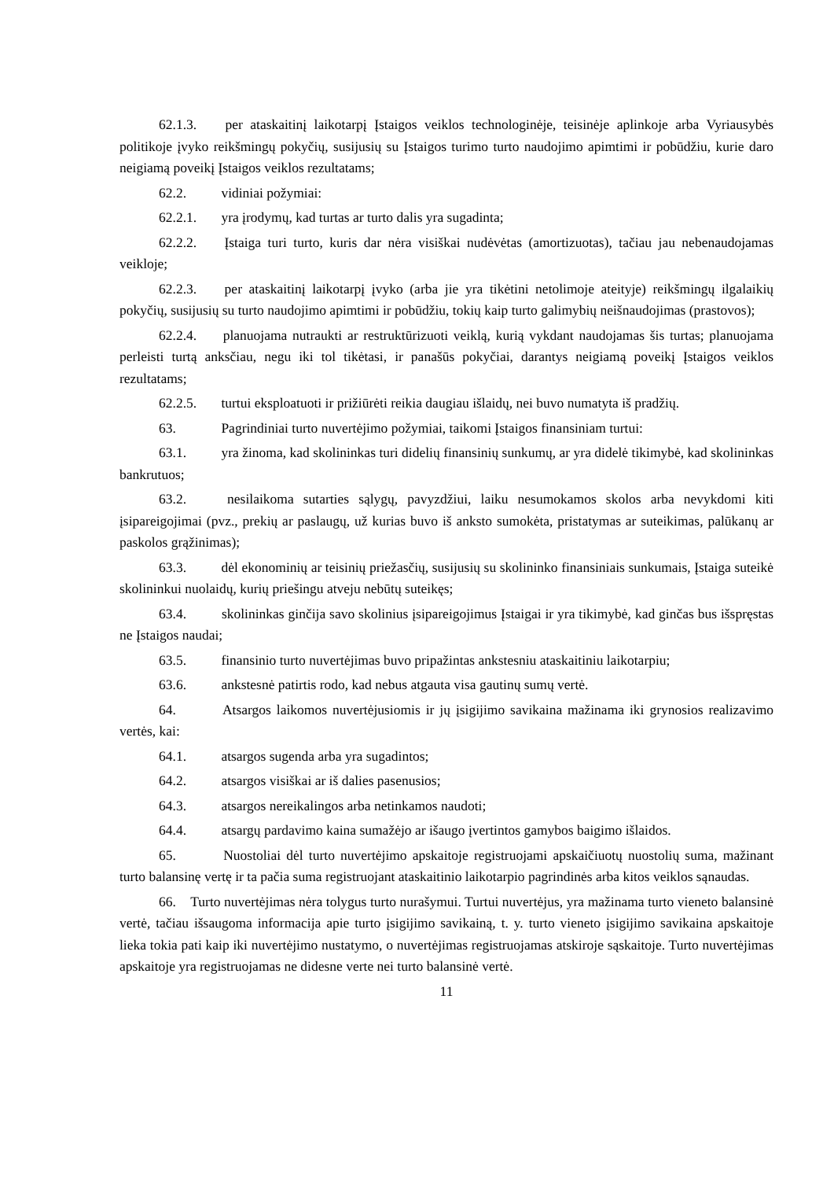62.1.3. per ataskaitinį laikotarpį Įstaigos veiklos technologinėje, teisinėje aplinkoje arba Vyriausybės politikoje įvyko reikšmingų pokyčių, susijusių su Įstaigos turimo turto naudojimo apimtimi ir pobūdžiu, kurie daro neigiamą poveikį Įstaigos veiklos rezultatams;
62.2. vidiniai požymiai:
62.2.1. yra įrodymų, kad turtas ar turto dalis yra sugadinta;
62.2.2. Įstaiga turi turto, kuris dar nėra visiškai nudėvėtas (amortizuotas), tačiau jau nebenaudojamas veikloje;
62.2.3. per ataskaitinį laikotarpį įvyko (arba jie yra tikėtini netolimoje ateityje) reikšmingų ilgalaikių pokyčių, susijusių su turto naudojimo apimtimi ir pobūdžiu, tokių kaip turto galimybių neišnaudojimas (prastovos);
62.2.4. planuojama nutraukti ar restruktūrizuoti veiklą, kurią vykdant naudojamas šis turtas; planuojama perleisti turtą anksčiau, negu iki tol tikėtasi, ir panašūs pokyčiai, darantys neigiamą poveikį Įstaigos veiklos rezultatams;
62.2.5. turtui eksploatuoti ir prižiūrėti reikia daugiau išlaidų, nei buvo numatyta iš pradžių.
63. Pagrindiniai turto nuvertėjimo požymiai, taikomi Įstaigos finansiniam turtui:
63.1. yra žinoma, kad skolininkas turi didelių finansinių sunkumų, ar yra didelė tikimybė, kad skolininkas bankrutuos;
63.2. nesilaikoma sutarties sąlygų, pavyzdžiui, laiku nesumokamos skolos arba nevykdomi kiti įsipareigojimai (pvz., prekių ar paslaugų, už kurias buvo iš anksto sumokėta, pristatymas ar suteikimas, palūkanų ar paskolos grąžinimas);
63.3. dėl ekonominių ar teisinių priežasčių, susijusių su skolininko finansiniais sunkumais, Įstaiga suteikė skolininkui nuolaidų, kurių priešingu atveju nebūtų suteikęs;
63.4. skolininkas ginčija savo skolinius įsipareigojimus Įstaigai ir yra tikimybė, kad ginčas bus išspręstas ne Įstaigos naudai;
63.5. finansinio turto nuvertėjimas buvo pripažintas ankstesniu ataskaitiniu laikotarpiu;
63.6. ankstesnė patirtis rodo, kad nebus atgauta visa gautinų sumų vertė.
64. Atsargos laikomos nuvertėjusiomis ir jų įsigijimo savikaina mažinama iki grynosios realizavimo vertės, kai:
64.1. atsargos sugenda arba yra sugadintos;
64.2. atsargos visiškai ar iš dalies pasenusios;
64.3. atsargos nereikalingos arba netinkamos naudoti;
64.4. atsargų pardavimo kaina sumažėjo ar išaugo įvertintos gamybos baigimo išlaidos.
65. Nuostoliai dėl turto nuvertėjimo apskaitoje registruojami apskaičiuotų nuostolių suma, mažinant turto balansinę vertę ir ta pačia suma registruojant ataskaitinio laikotarpio pagrindinės arba kitos veiklos sąnaudas.
66. Turto nuvertėjimas nėra tolygus turto nurašymui. Turtui nuvertėjus, yra mažinama turto vieneto balansinė vertė, tačiau išsaugoma informacija apie turto įsigijimo savikainą, t. y. turto vieneto įsigijimo savikaina apskaitoje lieka tokia pati kaip iki nuvertėjimo nustatymo, o nuvertėjimas registruojamas atskiroje sąskaitoje. Turto nuvertėjimas apskaitoje yra registruojamas ne didesne verte nei turto balansinė vertė.
11